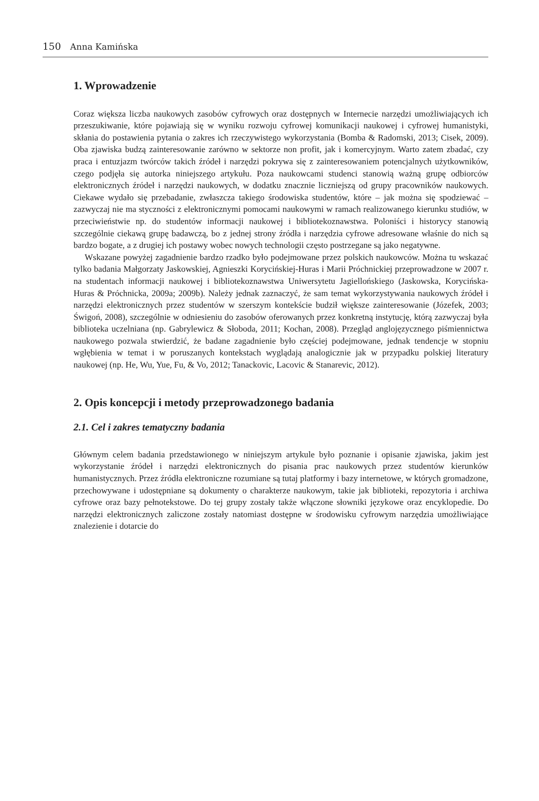150 Anna Kamińska
1. Wprowadzenie
Coraz większa liczba naukowych zasobów cyfrowych oraz dostępnych w Internecie narzędzi umożliwiających ich przeszukiwanie, które pojawiają się w wyniku rozwoju cyfrowej komunikacji naukowej i cyfrowej humanistyki, skłania do postawienia pytania o zakres ich rzeczywistego wykorzystania (Bomba & Radomski, 2013; Cisek, 2009). Oba zjawiska budzą zainteresowanie zarówno w sektorze non profit, jak i komercyjnym. Warto zatem zbadać, czy praca i entuzjazm twórców takich źródeł i narzędzi pokrywa się z zainteresowaniem potencjalnych użytkowników, czego podjęła się autorka niniejszego artykułu. Poza naukowcami studenci stanowią ważną grupę odbiorców elektronicznych źródeł i narzędzi naukowych, w dodatku znacznie liczniejszą od grupy pracowników naukowych. Ciekawe wydało się przebadanie, zwłaszcza takiego środowiska studentów, które – jak można się spodziewać – zazwyczaj nie ma styczności z elektronicznymi pomocami naukowymi w ramach realizowanego kierunku studiów, w przeciwieństwie np. do studentów informacji naukowej i bibliotekoznawstwa. Poloniści i historycy stanowią szczególnie ciekawą grupę badawczą, bo z jednej strony źródła i narzędzia cyfrowe adresowane właśnie do nich są bardzo bogate, a z drugiej ich postawy wobec nowych technologii często postrzegane są jako negatywne.
Wskazane powyżej zagadnienie bardzo rzadko było podejmowane przez polskich naukowców. Można tu wskazać tylko badania Małgorzaty Jaskowskiej, Agnieszki Korycińskiej-Huras i Marii Próchnickiej przeprowadzone w 2007 r. na studentach informacji naukowej i bibliotekoznawstwa Uniwersytetu Jagiellońskiego (Jaskowska, Korycińska-Huras & Próchnicka, 2009a; 2009b). Należy jednak zaznaczyć, że sam temat wykorzystywania naukowych źródeł i narzędzi elektronicznych przez studentów w szerszym kontekście budził większe zainteresowanie (Józefek, 2003; Świgoń, 2008), szczególnie w odniesieniu do zasobów oferowanych przez konkretną instytucję, którą zazwyczaj była biblioteka uczelniana (np. Gabrylewicz & Słoboda, 2011; Kochan, 2008). Przegląd anglojęzycznego piśmiennictwa naukowego pozwala stwierdzić, że badane zagadnienie było częściej podejmowane, jednak tendencje w stopniu wgłębienia w temat i w poruszanych kontekstach wyglądają analogicznie jak w przypadku polskiej literatury naukowej (np. He, Wu, Yue, Fu, & Vo, 2012; Tanackovic, Lacovic & Stanarevic, 2012).
2. Opis koncepcji i metody przeprowadzonego badania
2.1. Cel i zakres tematyczny badania
Głównym celem badania przedstawionego w niniejszym artykule było poznanie i opisanie zjawiska, jakim jest wykorzystanie źródeł i narzędzi elektronicznych do pisania prac naukowych przez studentów kierunków humanistycznych. Przez źródła elektroniczne rozumiane są tutaj platformy i bazy internetowe, w których gromadzone, przechowywane i udostępniane są dokumenty o charakterze naukowym, takie jak biblioteki, repozytoria i archiwa cyfrowe oraz bazy pełnotekstowe. Do tej grupy zostały także włączone słowniki językowe oraz encyklopedie. Do narzędzi elektronicznych zaliczone zostały natomiast dostępne w środowisku cyfrowym narzędzia umożliwiające znalezienie i dotarcie do